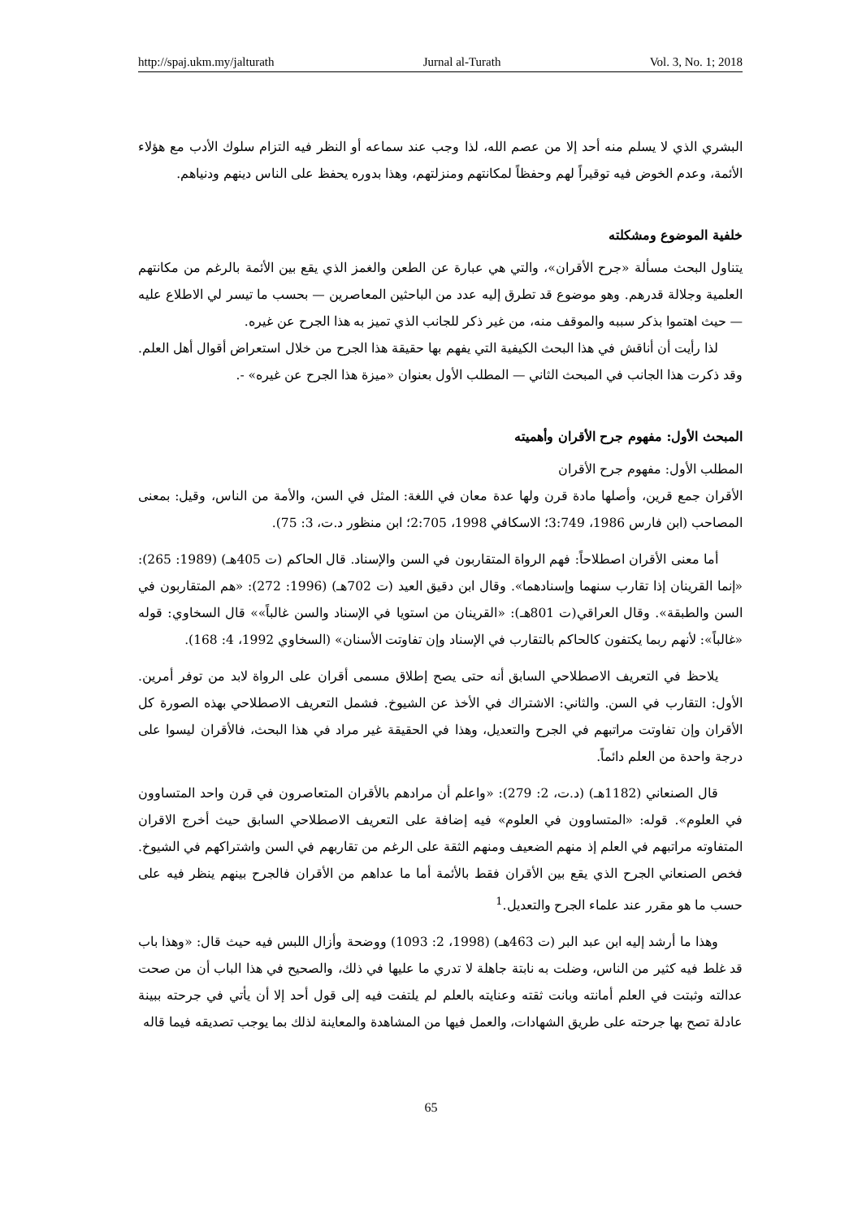http://spaj.ukm.my/jalturath Jurnal al-Turath Vol. 3, No. 1; 2018
البشري الذي لا يسلم منه أحد إلا من عصم الله، لذا وجب عند سماعه أو النظر فيه التزام سلوك الأدب مع هؤلاء الأئمة، وعدم الخوض فيه توقيراً لهم وحفظاً لمكانتهم ومنزلتهم، وهذا بدوره يحفظ على الناس دينهم ودنياهم.
خلفية الموضوع ومشكلته
يتناول البحث مسألة «جرح الأقران»، والتي هي عبارة عن الطعن والغمز الذي يقع بين الأئمة بالرغم من مكانتهم العلمية وجلالة قدرهم. وهو موضوع قد تطرق إليه عدد من الباحثين المعاصرين — بحسب ما تيسر لي الاطلاع عليه — حيث اهتموا بذكر سببه والموقف منه، من غير ذكر للجانب الذي تميز به هذا الجرح عن غيره.
لذا رأيت أن أناقش في هذا البحث الكيفية التي يفهم بها حقيقة هذا الجرح من خلال استعراض أقوال أهل العلم. وقد ذكرت هذا الجانب في المبحث الثاني — المطلب الأول بعنوان «ميزة هذا الجرح عن غيره» -.
المبحث الأول: مفهوم جرح الأقران وأهميته
المطلب الأول: مفهوم جرح الأقران
الأقران جمع قرين، وأصلها مادة قرن ولها عدة معان في اللغة: المثل في السن، والأمة من الناس، وقيل: بمعنى المصاحب (ابن فارس 1986، 3:749؛ الاسكافي 1998، 2:705؛ ابن منظور د.ت، 3: 75).
أما معنى الأقران اصطلاحاً: فهم الرواة المتقاربون في السن والإسناد. قال الحاكم (ت 405هـ) (1989: 265): «إنما القرينان إذا تقارب سنهما وإسنادهما». وقال ابن دقيق العيد (ت 702هـ) (1996: 272): «هم المتقاربون في السن والطبقة». وقال العراقي(ت 801هـ): «القرينان من استويا في الإسناد والسن غالباً»» قال السخاوي: قوله «غالباً»: لأنهم ربما يكتفون كالحاكم بالتقارب في الإسناد وإن تفاوتت الأسنان» (السخاوي 1992، 4: 168).
يلاحظ في التعريف الاصطلاحي السابق أنه حتى يصح إطلاق مسمى أقران على الرواة لابد من توفر أمرين. الأول: التقارب في السن. والثاني: الاشتراك في الأخذ عن الشيوخ. فشمل التعريف الاصطلاحي بهذه الصورة كل الأقران وإن تفاوتت مراتبهم في الجرح والتعديل، وهذا في الحقيقة غير مراد في هذا البحث، فالأقران ليسوا على درجة واحدة من العلم دائماً.
قال الصنعاني (1182هـ) (د.ت، 2: 279): «واعلم أن مرادهم بالأقران المتعاصرون في قرن واحد المتساوون في العلوم». قوله: «المتساوون في العلوم» فيه إضافة على التعريف الاصطلاحي السابق حيث أخرج الاقران المتفاوته مراتبهم في العلم إذ منهم الضعيف ومنهم الثقة على الرغم من تقاربهم في السن واشتراكهم في الشيوخ. فخص الصنعاني الجرح الذي يقع بين الأقران فقط بالأئمة أما ما عداهم من الأقران فالجرح بينهم ينظر فيه على حسب ما هو مقرر عند علماء الجرح والتعديل.<sup>1</sup>
وهذا ما أرشد إليه ابن عبد البر (ت 463هـ) (1998، 2: 1093) ووضحة وأزال اللبس فيه حيث قال: «وهذا باب قد غلط فيه كثير من الناس، وضلت به نابتة جاهلة لا تدري ما عليها في ذلك، والصحيح في هذا الباب أن من صحت عدالته وثبتت في العلم أمانته وبانت ثقته وعنايته بالعلم لم يلتفت فيه إلى قول أحد إلا أن يأتي في جرحته ببينة عادلة تصح بها جرحته على طريق الشهادات، والعمل فيها من المشاهدة والمعاينة لذلك بما يوجب تصديقه فيما قاله
65